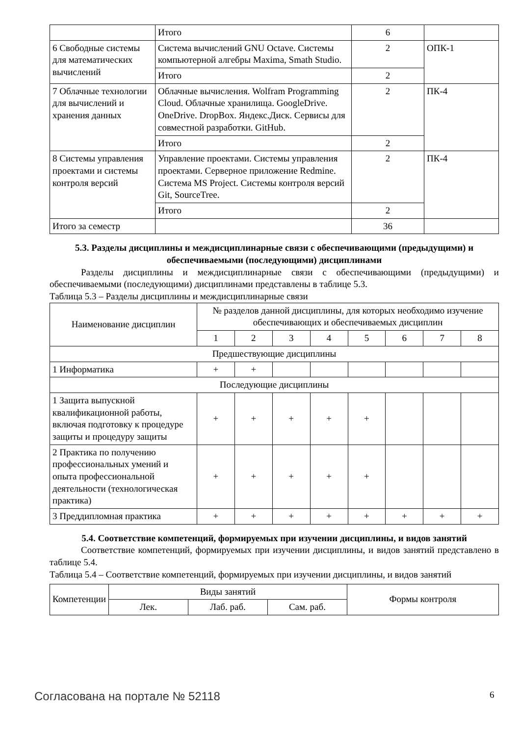| | Итого | 6 | |
| 6 Свободные системы для математических вычислений | Система вычислений GNU Octave. Системы компьютерной алгебры Maxima, Smath Studio. | 2 | ОПК-1 |
| | Итого | 2 | |
| 7 Облачные технологии для вычислений и хранения данных | Облачные вычисления. Wolfram Programming Cloud. Облачные хранилища. GoogleDrive. OneDrive. DropBox. Яндекс.Диск. Сервисы для совместной разработки. GitHub. | 2 | ПК-4 |
| | Итого | 2 | |
| 8 Системы управления проектами и системы контроля версий | Управление проектами. Системы управления проектами. Серверное приложение Redmine. Система MS Project. Системы контроля версий Git, SourceTree. | 2 | ПК-4 |
| | Итого | 2 | |
| Итого за семестр | | 36 | |
5.3. Разделы дисциплины и междисциплинарные связи с обеспечивающими (предыдущими) и обеспечиваемыми (последующими) дисциплинами
Разделы дисциплины и междисциплинарные связи с обеспечивающими (предыдущими) и обеспечиваемыми (последующими) дисциплинами представлены в таблице 5.3.
Таблица 5.3 – Разделы дисциплины и междисциплинарные связи
| Наименование дисциплин | № разделов данной дисциплины, для которых необходимо изучение обеспечивающих и обеспечиваемых дисциплин | | | | | | | |
| --- | --- | --- | --- | --- | --- | --- | --- | --- |
| | 1 | 2 | 3 | 4 | 5 | 6 | 7 | 8 |
| Предшествующие дисциплины | | | | | | | | |
| 1 Информатика | + | + | | | | | | |
| Последующие дисциплины | | | | | | | | |
| 1 Защита выпускной квалификационной работы, включая подготовку к процедуре защиты и процедуру защиты | + | + | + | + | + | | | |
| 2 Практика по получению профессиональных умений и опыта профессиональной деятельности (технологическая практика) | + | + | + | + | + | | | |
| 3 Преддипломная практика | + | + | + | + | + | + | + | + |
5.4. Соответствие компетенций, формируемых при изучении дисциплины, и видов занятий
Соответствие компетенций, формируемых при изучении дисциплины, и видов занятий представлено в таблице 5.4.
Таблица 5.4 – Соответствие компетенций, формируемых при изучении дисциплины, и видов занятий
| Компетенции | Виды занятий | | | Формы контроля |
| --- | --- | --- | --- | --- |
| | Лек. | Лаб. раб. | Сам. раб. | |
Согласована на портале № 52118 6